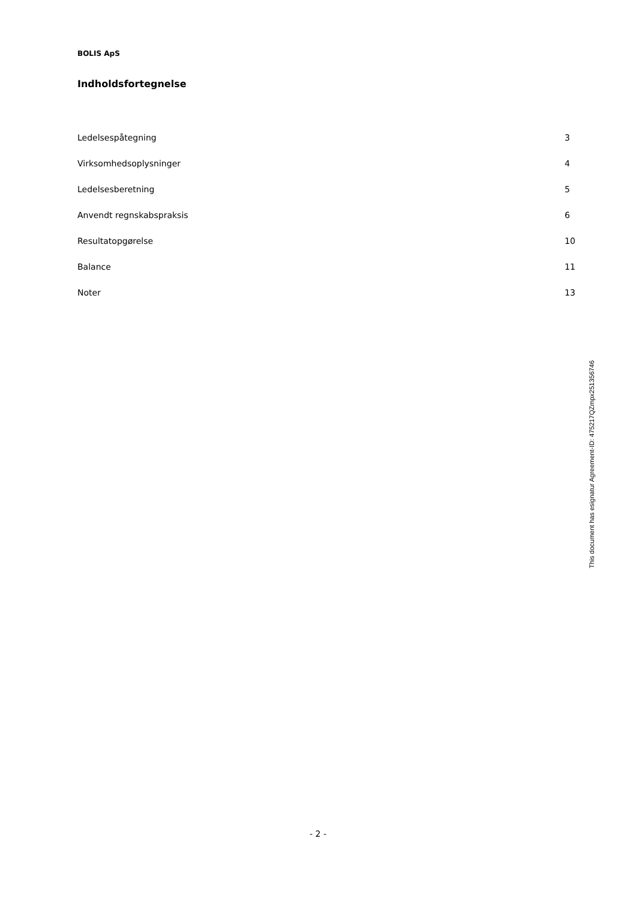BOLIS ApS
Indholdsfortegnelse
| Ledelsespåtegning | 3 |
| Virksomhedsoplysninger | 4 |
| Ledelsesberetning | 5 |
| Anvendt regnskabspraksis | 6 |
| Resultatopgørelse | 10 |
| Balance | 11 |
| Noter | 13 |
This document has esignatur Agreement-ID: 475217QZmpx251356746
- 2 -